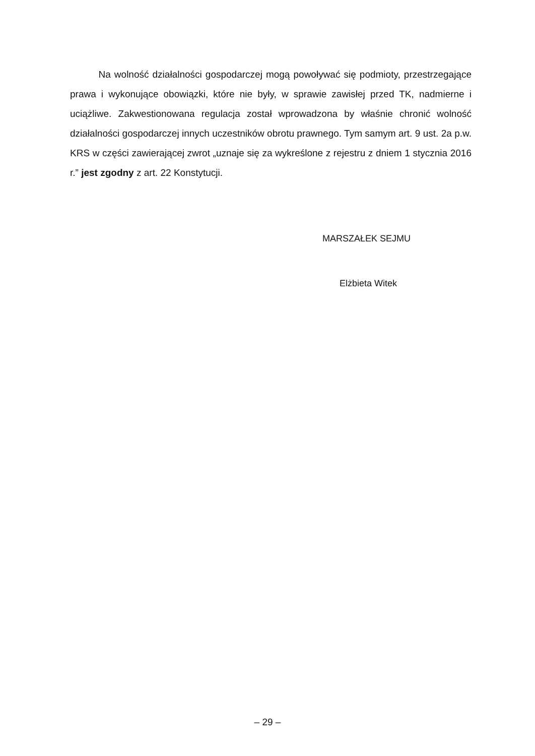Na wolność działalności gospodarczej mogą powoływać się podmioty, przestrzegające prawa i wykonujące obowiązki, które nie były, w sprawie zawisłej przed TK, nadmierne i uciążliwe. Zakwestionowana regulacja został wprowadzona by właśnie chronić wolność działalności gospodarczej innych uczestników obrotu prawnego. Tym samym art. 9 ust. 2a p.w. KRS w części zawierającej zwrot „uznaje się za wykreślone z rejestru z dniem 1 stycznia 2016 r.” jest zgodny z art. 22 Konstytucji.
MARSZAŁEK SEJMU
Elżbieta Witek
– 29 –